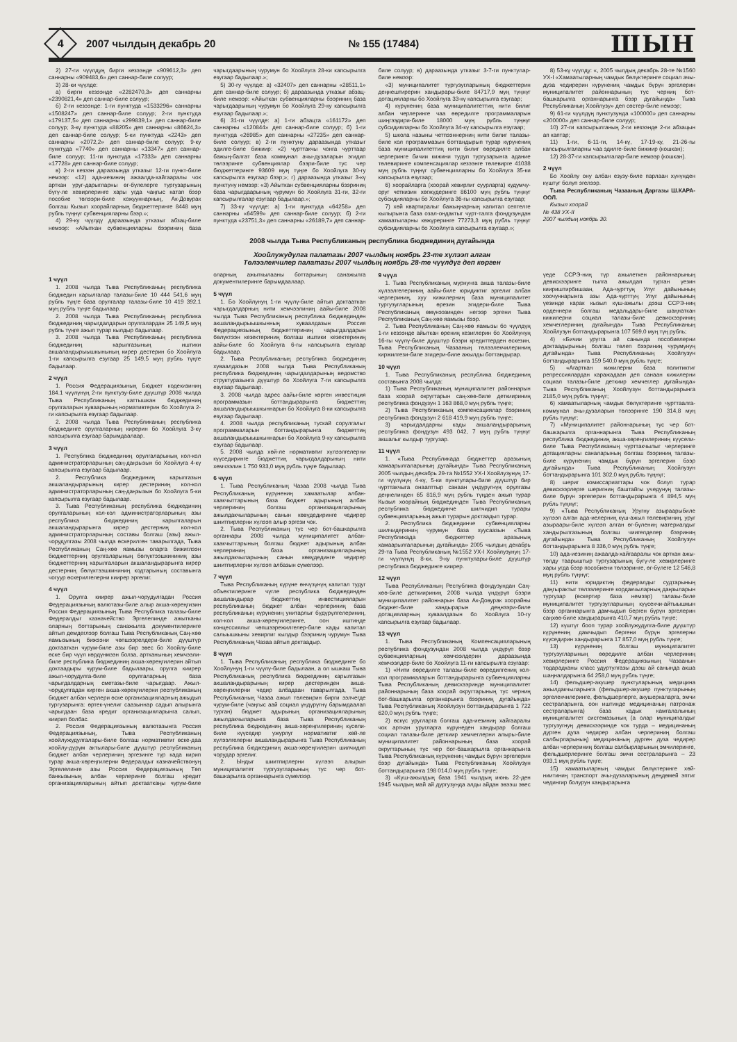4
2007 чылдың декабрь 20 № 155 (17484)
ШЫН
2) 27-ги чүүлдүң бирги кезээнде «909612,3» деп саннарны «909483,6» деп саннар-биле солуур;
3) 28-ки чүүлде:
а) бирги кезээнде «2282470,3» деп саннарны «2390821,4» деп саннар-биле солуур;
б) 2-ги кезээнде: 1-ги пунктуда «1533296» саннарны «1508247» деп саннар-биле солуур; 2-ги пунктуда «179137,5» деп саннарны «299839,1» деп саннар-биле солуур; 3-кү пунктуда «88205» деп саннарны «86624,3» деп саннар-биле солуур; 5-ки пунктуда «2243» деп саннарны «2072,2» деп саннар-биле солуур; 9-ку пунктуда «7740» деп саннарны «13347» деп саннар-биле солуур; 11-ги пунктуда «17333» деп саннарны «17728» деп саннар-биле солуур;
в) 2-ги кезээн дараазында утказыг 12-ги пункт-биле немээр: «12) ада-иезиниң ажаалда-хайгааралы чок арткан уруг-дарыгларны өг-бүлелерге тургузарының бүгү-ле хевирлеринге хары угда чаңгыс катап бээр пособие төлээри-биле кожууннарның, Ак-Довурак болгаш Кызыл хоорайларның бюджеттеринге 8448 муң рубль түңнүг субвенцияларны бээр.»;
4) 29-ку чүүлдү дараазында утказыг абзац-биле немээр: «Айыткан субвенцияларны бээриниң база чарыгдаарының чурумун бо Хоойлуга 28-ки капсырылга езугаар бадылаар.»;
5) 30-гу чүүлде: а) «32407» деп саннарны «28511,1» деп саннар-биле солуур; б) дараазында утказыг абзац-биле немээр: «Айыткан субвенцияларны бээриниң база чарыгдаарының чурумун бо Хоойлуга 29-ку капсырылга езугаар бадылаар.»;
6) 31-ги чүүлде: а) 1-ги абзацта «161172» деп саннарны «120844» деп саннар-биле солуур; б) 1-ги пунктуда «26985» деп саннарны «27235» деп саннар-биле солуур; в) 2-ги пунктуну дараазында утказыг эдилге-биле бижиир: «2) чурттакчы чонга чурттаар бажың-балгат база коммунал ачы-дузаларын эгидип төлээринге субвенциялар бээри-биле тус чер бюджеттеринге 93609 муң түңге бо Хоойлуга 30-гу капсырылга езугаар бээр;»; г) дараазында утказыг 3-кү пунктуну немээр: «3) Айыткан субвенцияларны бээриниң база чарыгдаарының чурумун бо Хоойлуга 31-ги, 32-ги капсырылгалар езугаар бадылаар.»;
7) 33-кү чүүлде: а) 1-ги пунктуда «64258» деп саннарны «64599» деп саннар-биле солуур; б) 2-ги пунктуда «23751,3» деп саннарны «26189,7» деп саннар-биле солуур; в) дараазында утказыг 3-7-ги пунктулар-биле немээр:
«3) муниципалитет тургузугларының бюджеттерин деңнештирерин хандырары-биле 84717,9 муң түңнүг дотацияларны бо Хоойлуга 33-кү капсырылга езугаар;
4) күрүнениң база муниципалитеттиң нити билиг албан черлеринге чаа өөредилге программаларын шиңгээдири-биле 18000 муң рубль түңнүг субсидияларны бо Хоойлуга 34-кү капсырылга езугаар;
5) школа назыны четпээннерниң нити билиг талазы-биле кол программазын боттандырып турар күрүнениң база муниципалитеттиң нити билиг өөредилге албан черлеринге бичии кижини тудуп тургузарынга адание төлевиринге компенсациялар кезээнге төлевирге 41038 муң рубль түңнүг субвенцияларны бо Хоойлуга 35-ки капсырылга езугаар;
6) хоорайларга (хоорай хевирлиг суурларга) кудумчу-оруг четкизин хөгжүдеринге 86100 муң рубль түңнүг субсидияларны бо Хоойлуга 36-гы капсырылга езугаар;
7) хөй квартиралыг бажыңнарның капитал септелге кылырынга база озал-ондактыг чурт-талга фондузундан хамаатыларны көжүреринге 77273,3 муң рубль түңнүг субсидияларны бо Хоойлуга капсырылга езугаар.»;
8) 53-кү чүүлдү: «, 2005 чылдың декабрь 28-те №1560 УХ-І «Хамаатыларның чамдык бөлүктеринге социал ачы-дуза чедирерин күрүнениң чамдык бүрүн эргелерин муниципалитет районнарының тус черниң бот-башкарылга органнарынга бээр дугайында» Тыва Республиканың Хоойлузу» деп сөстер-биле немээр;
9) 61-ги чүүлдүң пунктузунда «100000» деп саннарны «200000» деп саннар-биле солуур;
10) 27-ги капсырылганың 2-ги кезээнде 2-ги абзацын ап каптар;
11) 1-ги, 6-11-ги, 14-кү, 17-19-ку, 21-26-гы капсырылгаларны чаа эдилге-биле бижиир (кошкан);
12) 28-37-ги капсырылгалар-биле немээр (кошкан).
2 чүүл
Бо Хоойлу ону албан езузу-биле парлаан хүнүнден күштүг болуп эгелээр.
Тыва Республиканың Чазааның Даргазы Ш.КАРА-ООЛ.
Кызыл хоорай
№ 438 УХ-ІІ
2007 чылдың ноябрь 30.
2008 чылда Тыва Республиканың республика бюджединиң дугайында
Хоойлужудулга палатазы 2007 чылдың ноябрь 23-те хүлээп алган
Төлээлекчилер палатазы 2007 чылдың ноябрь 28-те чүүлдүг деп көрген
1 чүүл
1. 2008 чылда Тыва Республиканың республика бюджедин карылгалар талазы-биле 10 444 541,6 муң рубль түңге база орулгалар талазы-биле 10 419 392,1 муң рубль түңге бадылаар.
2. 2008 чылда Тыва Республиканың республика бюджединиң чарыгдалдарын орулгалардан 25 149,5 муң рубль түңге ажып турар кылдыр бадылаар.
3. 2008 чылда Тыва Республиканың республика бюджединиң карылгазының иштики акшаландырыышкынының кирер дестерин бо Хоойлуга 1-ги капсырылга езугаар 25 149,5 муң рубль түңге бадылаар.
2 чүүл
1. Россия Федерациязының Бюджет кодекизиниң 184.1 чүүлүнүң 2-ги пунктузу-биле дүүштүр 2008 чылда Тыва Республиканың каттышкан бюджединиң орулгаларын хуваарының нормативтерин бо Хоойлуга 2-ги капсырылга езугаар бадылаар.
2. 2008 чылда Тыва Республиканың республика бюджединге орулгаларның кирерин бо Хоойлуга 3-кү капсырылга езугаар барымдаалаар.
3 чүүл
1. Республика бюджединиң орулгаларының кол-кол администраторларының саң-даңзызын бо Хоойлуга 4-кү капсырылга езугаар бадылаар.
2. Республика бюджединиң карылгазын акшаландырарының кирер дестериниң кол-кол администраторларының саң-даңзызын бо Хоойлуга 5-ки капсырылга езугаар бадылаар.
3. Тыва Республиканың республика бюджединиң орулгаларының кол-кол администраторларының азы республика бюджединиң карылгаларын акшаландырарынга кирер дестерниң кол-кол администраторларының составы болгаш (азы) ажыл-чорудулгазы 2008 чылда өскерилген таварылгада, Тыва Республиканың Саң-хөө яамызы оларга бижиглээн бюджеттерниң орулгаларының бөлүктээшкининиң азы бюджеттерниң карылгаларын акшаландырарынга кирер дестерниң бөлүктээшкининиң кодтарының составынга чогуур өскерилгелерни киирер эргелиг.
4 чүүл
1. Орулга киирер ажыл-чорудулгадан Россия Федерациязының валютазы-биле алыр акша-хөреңгизин Россия Федерациязының Тыва Республика талазы-биле Федералдыг казначейство Эргелелинде ажытканы оларның боттарының санажылга документилеринге айтып демдеглээр болгаш Тыва Республиканың Саң-хөө яамызының бижээни чөпшээрелдери-биле дүүштүр доктааткан чурум-биле азы бир эвес бо Хоойлу-биле өске бир чүүл көрдүнмээн болза, артканының хемчээли-биле республика бюджединиң акша-хөреңгилерин айтып доктаадыры чурум-биле бадылаары, орулга киирер ажыл-чорудулга-биле орулгаларның база чарыгдалдарның сметазы-биле чарыгдаар. Ажыл-чорудулгадан кирген акша-хөреңгилерни республиканың бюджет албан черлери өске организацияларның ажыдып тургузарынга: өртек-үнелиг саазыннар садып алырынга чарыгдаан база кредит организацияларынга салып, киирип болбас.
2. Россия Федерациязының валютазынга Россия Федерациязының, Тыва Республиканың хоойлужудулгалары-биле болгаш нормативтиг өске-даа хоойлу-дүрүм актылары-биле дүүштүр республиканың бюджет албан черлериниң эргезинге түр када кирип турар акша-хөреңгилерни Федералдыг казначействонуң Эргелелинге азы Россия Федерациязының Төп банкызының албан черлеринге болгаш кредит организацияларының айтып доктааткаңы чурум-биле оларның ажыткылааны боттарының санажылга документилеринге барымдаалаар.
5 чүүл
1. Бо Хоойлунуң 1-ги чүүлү-биле айтып доктааткан чарыгдалдарның нити хемчээлиниң аайы-биле 2008 чылда Тыва Республиканың республика бюджединден акшаландырыышкынның хуваалдазын Россия Федерациязының бюджеттериниң чарыгдалдарын бөлүктээн кезектериниң болгаш иштики кезектериниң аайы-биле бо Хоойлуга 6-гы капсырылга езугаар бадылаар.
2. Тыва Республиканың республика бюджединиң хуваалдазын 2008 чылда Тыва Республиканың республика бюджединиң чарыгдалдарының ведомство структуразынга дүүштүр бо Хоойлуга 7-ги капсырылга езугаар бадылаар.
3. 2008 чылда адрес аайы-биле көрген инвестиция программазын боттандырарынга бюджеттиң акшаландырыышкыннарын бо Хоойлуга 8-ки капсырылга езугаар бадылаар.
4. 2008 чылда республиканың тускай сорулгалыг программаларын боттандырарынга бюджеттиң акшаландырыышкыннарын бо Хоойлуга 9-ку капсырылга езугаар бадылаар.
5. 2008 чылда хөй-ле нормативтиг хүлээлгелерни күүседиринге бюджеттиң чарыгдалдарының нити хемчээлин 1 750 933,0 муң рубль түңге бадылаар.
6 чүүл
1. Тыва Республиканың Чазаа 2008 чылда Тыва Республиканың күрүнениң хамаатылар албан-хаакчыттарының база бюджет адырының албан черлериниң болгаш организацияларының ажылдакчыларының санын көвүдедиринге чедирер шиитпирлерни хүлээп алыр эргези чок.
2. Тыва Республиканың тус чер бот-башкарылга органнары 2008 чылда муниципалитет албан-хаакчыттарының болгаш бюджет адырының албан черлериниң база организацияларының ажылдакчыларының санын көвүдединге чедирер шиитпирлерни хүлээп албазын сүмелээр.
7 чүүл
Тыва Республиканың күрүне өнчүзүнүң капитал тудуг объектилеринге чүгле республика бюджединден акшаландырар бюджеттиң инвестицияларын республиканың бюджет албан черлериниң база республиканың күрүнениң унитарлыг бүдүрүлгелериниң, кол-кол акша-хөреңгилеринге, оон иштинде концессиялыг чөпшээрежилгелер-биле кады капитал салыышкыны хевирлиг кылдыр бээриниң чурумун Тыва Республиканың Чазаа айтып доктаадыр.
8 чүүл
1. Тыва Республиканың республика бюджединге бо Хоойлунуң 1-ги чүүлү-биле бадылаан, а ол ышкаш Тыва Республиканың республика бюджединиң карылгазын акшаландырарының кирер дестеринден акша-хөреңгилерни чедир албадаан таварылгада, Тыва Республиканың Чазаа ажыл төлевирин бирги ээлчегде чурум-биле (чаңгыс аай социал үндүрүгнү барымдаалап турган) бюджет адырының организацияларының ажылдакчыларынга база Тыва Республиканың республика бюджединиң акша-хөреңгилериниң күсели-биле күүседир ужурлуг нормативтиг хөй-ле хүлээлгелерни акшаландырарынга Тыва Республиканың республика бюджединиң акша-хөреңгилерин шилчидип чорудар эргелиг.
2. Ындыг шиитпирлерни хүлээп алырын муниципалитет тургузугларының тус чер бот-башкарылга органнарынга сүмелээр.
9 чүүл
1. Тыва Республиканың мурнунга акша талазы-биле хүлээлгелериниң аайы-биле юридиктиг эргелиг албан черлериниң, хуу кижилерниң база муниципалитет тургузугларының өрезин эгидери-биле Тыва Республиканың өмүнээзинден негээр эргени Тыва Республиканың Саң-хөө яамызы бээр.
2. Тыва Республиканың Саң-хөө яамызы бо чүүлдүң 1-ги кезээнде айыткан өрениң кезиглерин бо Хоойлунуң 16-гы чүүлү-биле дүүштүр бээри кредиттерден өскезин, Тыва Республиканың Чазааның төлээлекчилериниң киржилгези-биле эгидери-биле ажылды боттандырар.
10 чүүл
1. Тыва Республиканың республика бюджединиң составынга 2008 чылда:
1) Тыва Республиканың муниципалитет районнарын база хоорай округтарын саң-хөө-биле деткиириниң республика фондузун 1 163 868,0 муң рубль түңге;
2) Тыва Республиканың компенсациялар бээриниң республика фондузун 2 618 419,9 муң рубль түңге;
3) чарыгдалдарны кады акшаландырарының республика фондузун 493 042, 7 муң рубль түңнүг акшалыг кылдыр тургузар.
11 чүүл
1. «Тыва Республикада бюджеттер аразының хамаарылгаларының дугайында» Тыва Республиканың 2005 чылдың декабрь 29-та №1552 УХ-І Хоойлузунуң 17-ги чүүлүнүң 4-кү, 5-ки пунктулары-биле дүүштүр бир чурттакчыга онаапттыр санаан үндүрүгнүң орулгазы деңнелинден 65 816,9 муң рубль түңден ажып турар Кызыл хоорайның бюджединден Тыва Республиканың республика бюджединче шилчидип турары субвенцияларының ажып турарын доктаадып турар.
2. Республика бюджединче субвенцияларны шилчидериниң чурумун база хуусаазын «Тыва Республикада бюджеттер аразының хамаарылгаларының дугайында» 2005 чылдың декабрь 29-та Тыва Республиканың №1552 УХ-І Хоойлузунуң 17-ги чүүлүнүң 8-ки, 9-ку пунктулары-биле дүүштүр республика бюджединге киирер.
12 чүүл
Тыва Республиканың Республика фондузундан Саң-хөө-биле деткиириниң 2008 чылда үндүрүп бээри муниципалитет районнарын база Ак-Довурак хоорайны бюджет-биле хандырарын деңнээри-биле дотацияларның хуваалдазын бо Хоойлуга 10-гу капсырылга езугаар бадылаар.
13 чүүл
1. Тыва Республиканың Компенсацияларының республика фондузундан 2008 чылда үндүрүп бээр субвенцияларның хемчээлдерин дараазында хемчээлдер-биле бо Хоойлуга 11-ги капсырылга езугаар:
1) «Нити өөредилге талазы-биле өөредилгениң кол-кол программаларын боттандырарынга субвенцияларны Тыва Республиканың девискээринде муниципалитет районнарының база хоорай округтарының тус черниң бот-башкарылга органнарынга бээриниң дугайында» Тыва Республиканың Хоойлузун боттандырарынга 1 722 620,0 муң рубль түңге;
2) өскүс уругларга болгаш ада-иезиниң хайгааралы чок арткан уругларга күрүнеден хандырар болгаш социал талазы-биле деткиир хемчеглерни алыры-биле муниципалитет районнарының база хоорай округтарының тус чер бот-башкарылга органнарынга Тыва Республиканың күрүнениң чамдык бүрүн эргелерин бээр дугайында» Тыва Республиканың Хоойлузун боттандырарынга 198 014,0 муң рубль түңге;
3) «Күш-ажылдың база 1941 чылдың июнь 22-ден 1945 чылдың май ай дургузунда алды айдан эвээш эвес үеде ССРЭ-ниң түр ажылеткен районнарының девискээринге тылга ажылдап турган үезин киириштирбишаан, Ада-чурттуң Улуг дайынының хоочуннарынга азы Ада-чурттуң Улуг дайынының үезинде карак кызыл күш-ажылы дээш ССРЭ-ниң орденнери болгаш медальдары-биле шаңнаткан кижилерни социал талазы-биле девискээриниң хемчеглериниң дугайында» Тыва Республиканың Хоойлузун боттандырарынга 107 569,0 муң түң рубль;
4) «Бичии уругга ай санында пособиелерни доктаадырының болгаш төлеп бээриниң чурумунуң дугайында» Тыва Республиканың Хоойлузун боттандырарынга 159 540,0 муң рубль түңге;
5) «Агарткан кижилерни база политиктиг репрессиялардан каражадаан деп санаан кижилерни социал талазы-биле деткиир хемчеглер дугайында» Тыва Республиканың Хоойлузун боттандырарынга 2185,0 муң рубль түңнүг;
6) хамаатыларның чамдык бөлүктеринге чурттаалга-коммунал ачы-дузаларын төлээринге 190 314,8 муң рубль түңнүг;
7) «Муниципалитет районнарының тус чер бот-башкарылга органнарынга Тыва Республиканың республика бюджединиң акша-хөреңгилериниң күүсели-биле Тыва Республиканың чурттакчылыг черлеринге дотацияларны саналарының болгаш бээриниң талазы-биле күрүнениң чамдык бүрүн эргелерин бээр дугайында» Тыва Республиканың Хоойлузун боттандырарынга 101 302,0 муң рубль түңнүг;
8) шериг комиссариаттары чок болуп турар девискээрлерге шеригниң баштайгы учедунуң талазы-биле бүрүн эргелерин боттандырарынга 4 894,5 муң рубль түңнүг;
9) «Тыва Республиканың Уругну азыраарыбиле хүлээп алган ада-иелерниң күш-ажыл төлевириниң, уруг азыраары-биле хүлээп алган өг-бүлениң материалдыг хандырылгазының болгаш чиигелделер бээриниң дугайында» Тыва Республиканың Хоойлузун боттандырарынга 8 336,0 муң рубль түңге;
10) ада-иезиниң ажаалда-хайгааралы чок арткан ажы-төлдү таарыштыр тургузарының бүгү-ле хевирлеринге хары угда бээр пособиени төлээринге, өг-бүлеге 12 546,8 муң рубль түңнүг;
11) нити юридиктиң федералдыг судтарының даңгырактыг төлээлеринге кордакчыларның даңзыларын тургузар (өскертир база немээр) талазы-биле муниципалитет тургузугларының күүсекчи-айтыышкын бээр органнарынга дамчыдып берген бүрүн эргелерин саңхөө-биле хандырарынга 410,7 муң рубль түңге;
12) күштүг бооп турар хоойлужудулга-биле дүүштүр күрүнениң дамчыдып бергени бүрүн эргелерни күүседирин хандырарынга 17 857,0 муң рубль түңге;
13) күрүнениң болгаш муниципалитет тургузугларының өөредилге албан черлериниң хевирлеринге Россия Федерациязының Чазаанын тодарадканы класс удуртулгазы дээш ай санында акша шаңналдарынга 64 258,0 муң рубль түңге;
14) фельдшер-акушер пунктуларының медицина ажылдакчыларынга (фельдшер-акушер пунктуларының эргелекчилеринге, фельдшерлерге, акушеркаларга, эмчи сестраларынга, оон иштинде медицинаның патронаж сестраларынга) база кадык камгалалының муниципалитет системазының (а олар муниципалдыг тургузугнуң девискээринде чок турда – медицинаның дүрген дуза чедирер албан черлериниң болгаш салбырларының) медицинаның дүрген дуза чедирер албан черлериниң болгаш салбырларының эмчилеринге, фельдшерлеринге болгаш эмчи сестраларынга – 23 093,1 муң рубль түңге;
15) хамаатыларның чамдык бөлүктеринге хөй-ниитиниң транспорт ачы-дузаларының деңдөмей эптиг чедингир болурун хандырарынга